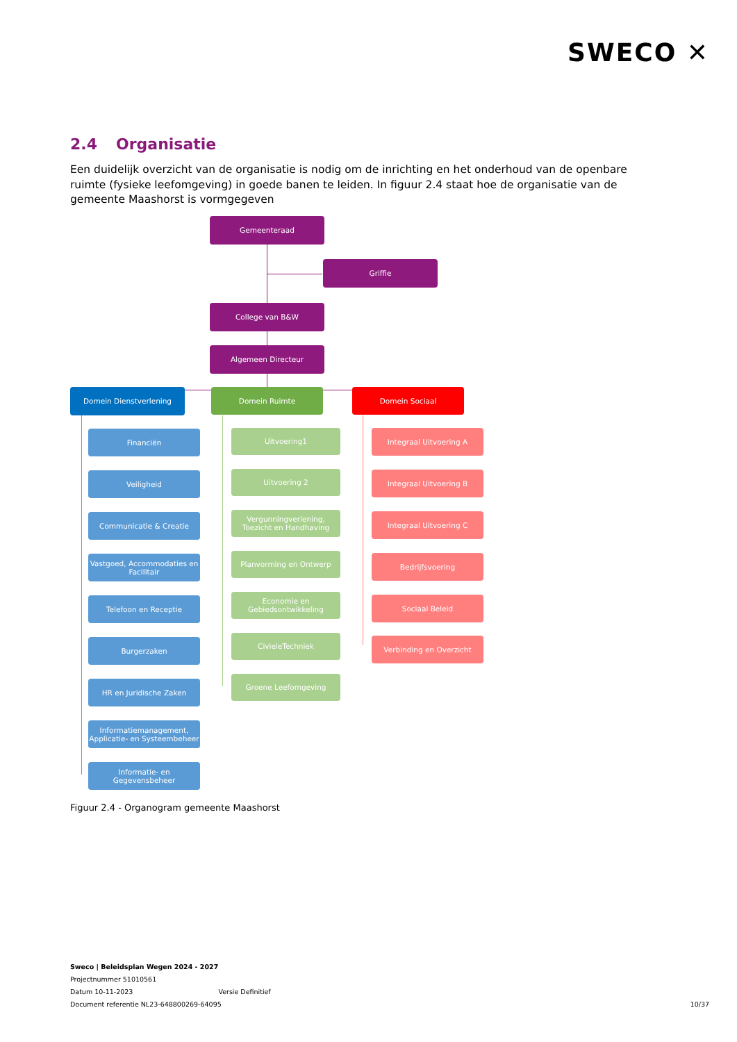SWECO ✕
2.4 Organisatie
Een duidelijk overzicht van de organisatie is nodig om de inrichting en het onderhoud van de openbare ruimte (fysieke leefomgeving) in goede banen te leiden. In figuur 2.4 staat hoe de organisatie van de gemeente Maashorst is vormgegeven
Gemeenteraad
Griffie
College van B&W
Algemeen Directeur
Domein Dienstverlening Domein Ruimte Domein Sociaal
Financiën
Veiligheid
Communicatie & Creatie
Vastgoed, Accommodaties en Facilitair
Telefoon en Receptie
Burgerzaken
HR en Juridische Zaken
Informatiemanagement, Applicatie- en Systeembeheer
Informatie- en Gegevensbeheer
Uitvoering1
Uitvoering 2
Vergunningverlening, Toezicht en Handhaving
Planvorming en Ontwerp
Economie en Gebiedsontwikkeling
CivieleTechniek
Groene Leefomgeving
Integraal Uitvoering A
Integraal Uitvoering B
Integraal Uitvoering C
Bedrijfsvoering
Sociaal Beleid
Verbinding en Overzicht
Figuur 2.4 - Organogram gemeente Maashorst
Sweco | Beleidsplan Wegen 2024 - 2027
Projectnummer 51010561
Datum 10-11-2023 Versie Definitief
Document referentie NL23-648800269-64095
10/37